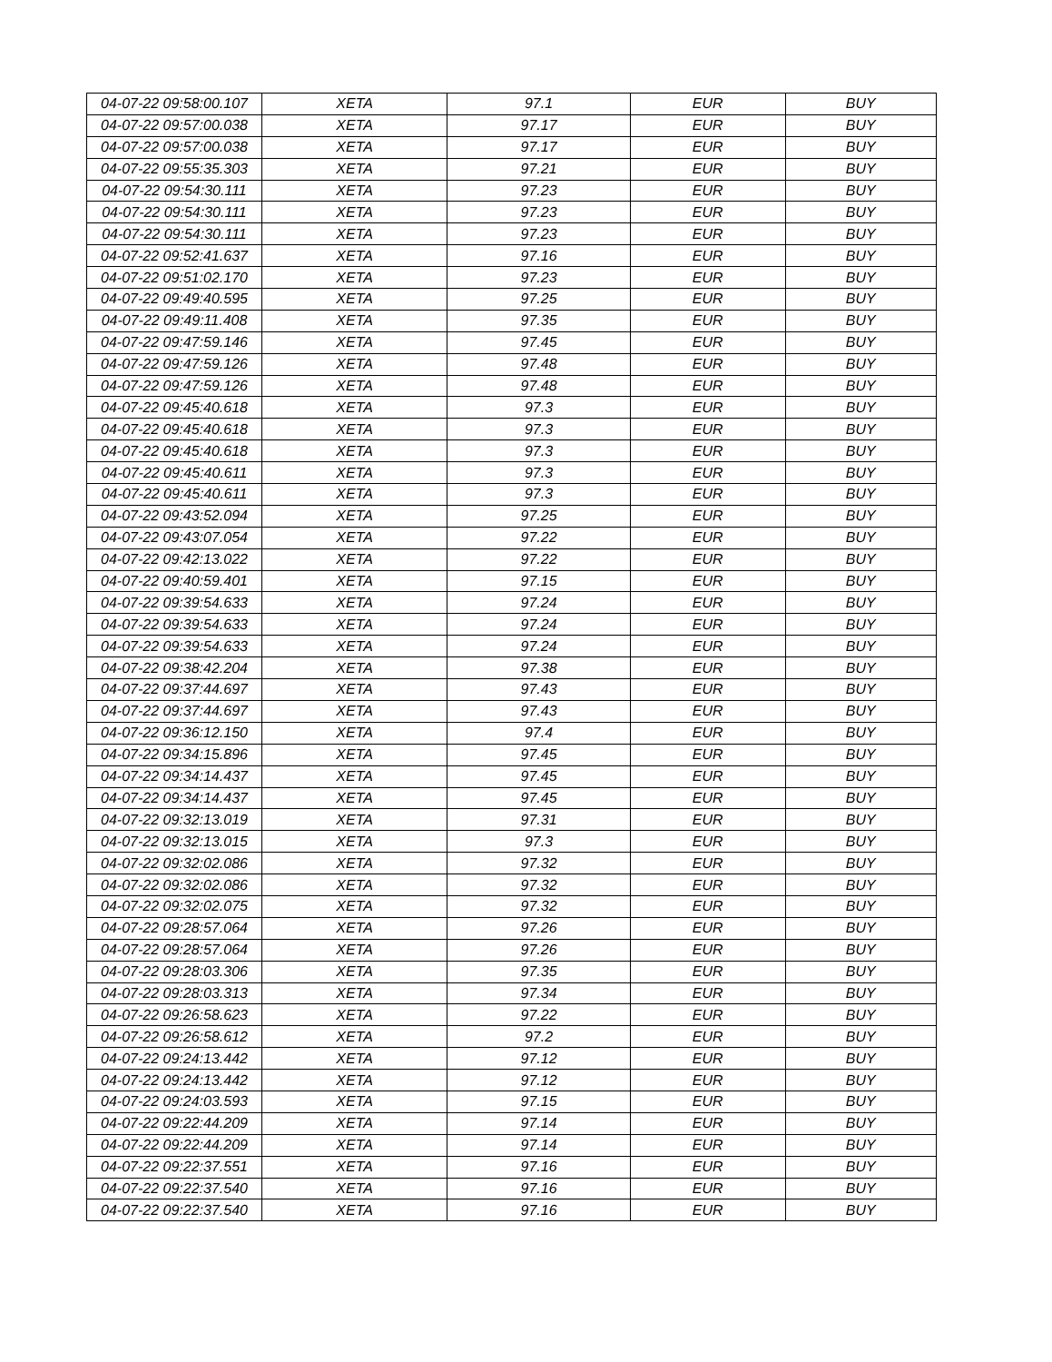| 04-07-22 09:58:00.107 | XETA | 97.1 | EUR | BUY |
| 04-07-22 09:57:00.038 | XETA | 97.17 | EUR | BUY |
| 04-07-22 09:57:00.038 | XETA | 97.17 | EUR | BUY |
| 04-07-22 09:55:35.303 | XETA | 97.21 | EUR | BUY |
| 04-07-22 09:54:30.111 | XETA | 97.23 | EUR | BUY |
| 04-07-22 09:54:30.111 | XETA | 97.23 | EUR | BUY |
| 04-07-22 09:54:30.111 | XETA | 97.23 | EUR | BUY |
| 04-07-22 09:52:41.637 | XETA | 97.16 | EUR | BUY |
| 04-07-22 09:51:02.170 | XETA | 97.23 | EUR | BUY |
| 04-07-22 09:49:40.595 | XETA | 97.25 | EUR | BUY |
| 04-07-22 09:49:11.408 | XETA | 97.35 | EUR | BUY |
| 04-07-22 09:47:59.146 | XETA | 97.45 | EUR | BUY |
| 04-07-22 09:47:59.126 | XETA | 97.48 | EUR | BUY |
| 04-07-22 09:47:59.126 | XETA | 97.48 | EUR | BUY |
| 04-07-22 09:45:40.618 | XETA | 97.3 | EUR | BUY |
| 04-07-22 09:45:40.618 | XETA | 97.3 | EUR | BUY |
| 04-07-22 09:45:40.618 | XETA | 97.3 | EUR | BUY |
| 04-07-22 09:45:40.611 | XETA | 97.3 | EUR | BUY |
| 04-07-22 09:45:40.611 | XETA | 97.3 | EUR | BUY |
| 04-07-22 09:43:52.094 | XETA | 97.25 | EUR | BUY |
| 04-07-22 09:43:07.054 | XETA | 97.22 | EUR | BUY |
| 04-07-22 09:42:13.022 | XETA | 97.22 | EUR | BUY |
| 04-07-22 09:40:59.401 | XETA | 97.15 | EUR | BUY |
| 04-07-22 09:39:54.633 | XETA | 97.24 | EUR | BUY |
| 04-07-22 09:39:54.633 | XETA | 97.24 | EUR | BUY |
| 04-07-22 09:39:54.633 | XETA | 97.24 | EUR | BUY |
| 04-07-22 09:38:42.204 | XETA | 97.38 | EUR | BUY |
| 04-07-22 09:37:44.697 | XETA | 97.43 | EUR | BUY |
| 04-07-22 09:37:44.697 | XETA | 97.43 | EUR | BUY |
| 04-07-22 09:36:12.150 | XETA | 97.4 | EUR | BUY |
| 04-07-22 09:34:15.896 | XETA | 97.45 | EUR | BUY |
| 04-07-22 09:34:14.437 | XETA | 97.45 | EUR | BUY |
| 04-07-22 09:34:14.437 | XETA | 97.45 | EUR | BUY |
| 04-07-22 09:32:13.019 | XETA | 97.31 | EUR | BUY |
| 04-07-22 09:32:13.015 | XETA | 97.3 | EUR | BUY |
| 04-07-22 09:32:02.086 | XETA | 97.32 | EUR | BUY |
| 04-07-22 09:32:02.086 | XETA | 97.32 | EUR | BUY |
| 04-07-22 09:32:02.075 | XETA | 97.32 | EUR | BUY |
| 04-07-22 09:28:57.064 | XETA | 97.26 | EUR | BUY |
| 04-07-22 09:28:57.064 | XETA | 97.26 | EUR | BUY |
| 04-07-22 09:28:03.306 | XETA | 97.35 | EUR | BUY |
| 04-07-22 09:28:03.313 | XETA | 97.34 | EUR | BUY |
| 04-07-22 09:26:58.623 | XETA | 97.22 | EUR | BUY |
| 04-07-22 09:26:58.612 | XETA | 97.2 | EUR | BUY |
| 04-07-22 09:24:13.442 | XETA | 97.12 | EUR | BUY |
| 04-07-22 09:24:13.442 | XETA | 97.12 | EUR | BUY |
| 04-07-22 09:24:03.593 | XETA | 97.15 | EUR | BUY |
| 04-07-22 09:22:44.209 | XETA | 97.14 | EUR | BUY |
| 04-07-22 09:22:44.209 | XETA | 97.14 | EUR | BUY |
| 04-07-22 09:22:37.551 | XETA | 97.16 | EUR | BUY |
| 04-07-22 09:22:37.540 | XETA | 97.16 | EUR | BUY |
| 04-07-22 09:22:37.540 | XETA | 97.16 | EUR | BUY |